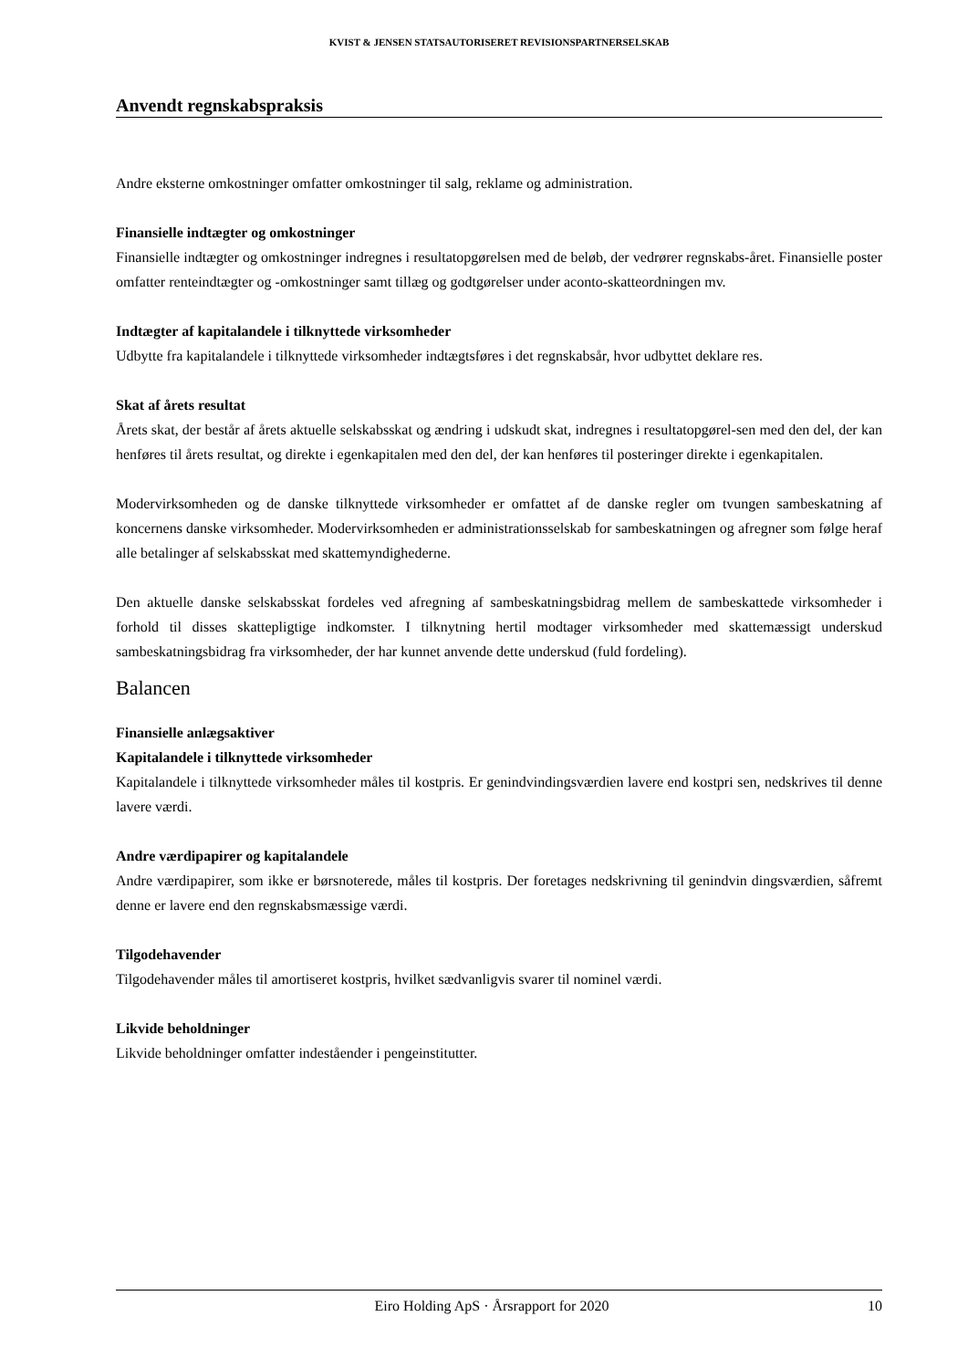KVIST & JENSEN STATSAUTORISERET REVISIONSPARTNERSELSKAB
Anvendt regnskabspraksis
Andre eksterne omkostninger omfatter omkostninger til salg, reklame og administration.
Finansielle indtægter og omkostninger
Finansielle indtægter og omkostninger indregnes i resultatopgørelsen med de beløb, der vedrører regnskabs-året. Finansielle poster omfatter renteindtægter og -omkostninger samt tillæg og godtgørelser under aconto-skatteordningen mv.
Indtægter af kapitalandele i tilknyttede virksomheder
Udbytte fra kapitalandele i tilknyttede virksomheder indtægtsføres i det regnskabsår, hvor udbyttet deklare res.
Skat af årets resultat
Årets skat, der består af årets aktuelle selskabsskat og ændring i udskudt skat, indregnes i resultatopgørel-sen med den del, der kan henføres til årets resultat, og direkte i egenkapitalen med den del, der kan henføres til posteringer direkte i egenkapitalen.
Modervirksomheden og de danske tilknyttede virksomheder er omfattet af de danske regler om tvungen sambeskatning af koncernens danske virksomheder. Modervirksomheden er administrationsselskab for sambeskatningen og afregner som følge heraf alle betalinger af selskabsskat med skattemyndighederne.
Den aktuelle danske selskabsskat fordeles ved afregning af sambeskatningsbidrag mellem de sambeskattede virksomheder i forhold til disses skattepligtige indkomster. I tilknytning hertil modtager virksomheder med skattemæssigt underskud sambeskatningsbidrag fra virksomheder, der har kunnet anvende dette underskud (fuld fordeling).
Balancen
Finansielle anlægsaktiver
Kapitalandele i tilknyttede virksomheder
Kapitalandele i tilknyttede virksomheder måles til kostpris. Er genindvindingsværdien lavere end kostpri sen, nedskrives til denne lavere værdi.
Andre værdipapirer og kapitalandele
Andre værdipapirer, som ikke er børsnoterede, måles til kostpris. Der foretages nedskrivning til genindvin dingsværdien, såfremt denne er lavere end den regnskabsmæssige værdi.
Tilgodehavender
Tilgodehavender måles til amortiseret kostpris, hvilket sædvanligvis svarer til nominel værdi.
Likvide beholdninger
Likvide beholdninger omfatter indeståender i pengeinstitutter.
Eiro Holding ApS · Årsrapport for 2020 10